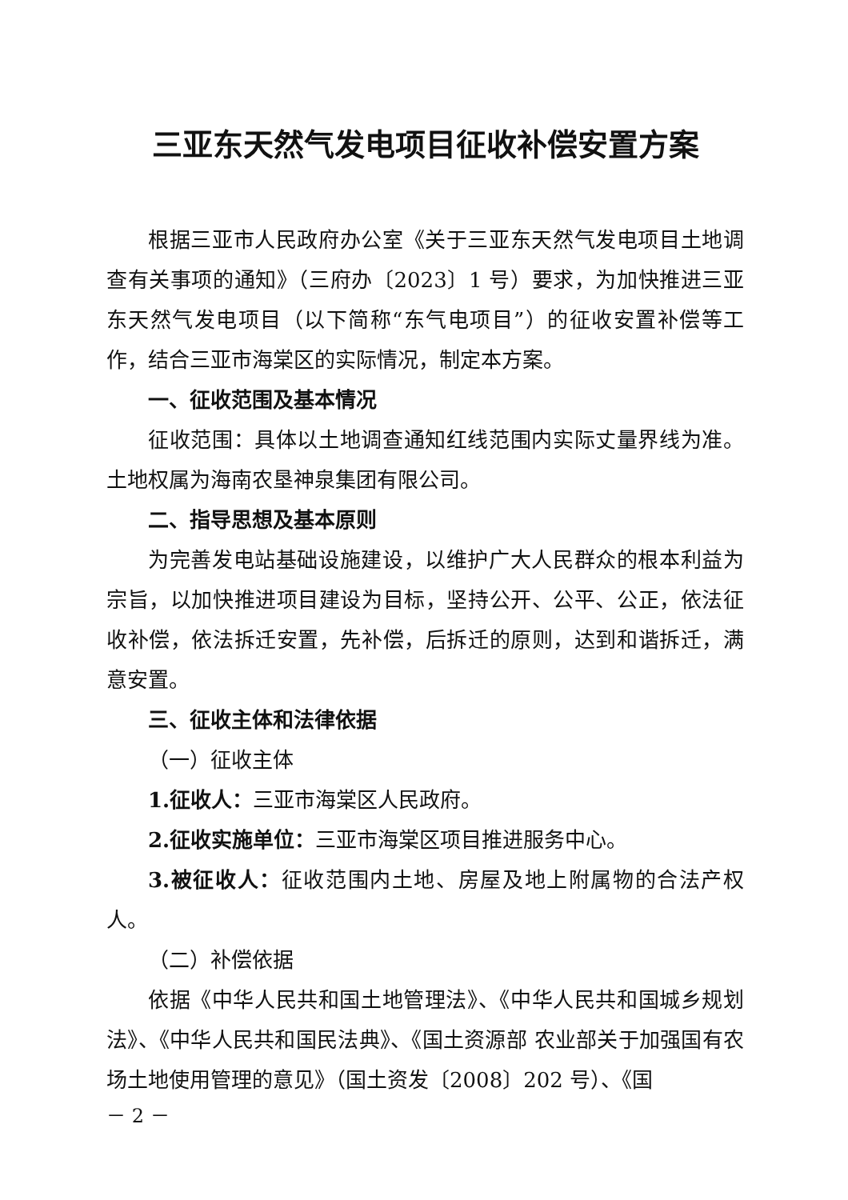三亚东天然气发电项目征收补偿安置方案
根据三亚市人民政府办公室《关于三亚东天然气发电项目土地调查有关事项的通知》（三府办〔2023〕1 号）要求，为加快推进三亚东天然气发电项目（以下简称“东气电项目”）的征收安置补偿等工作，结合三亚市海棠区的实际情况，制定本方案。
一、征收范围及基本情况
征收范围：具体以土地调查通知红线范围内实际丈量界线为准。土地权属为海南农垦神泉集团有限公司。
二、指导思想及基本原则
为完善发电站基础设施建设，以维护广大人民群众的根本利益为宗旨，以加快推进项目建设为目标，坚持公开、公平、公正，依法征收补偿，依法拆迁安置，先补偿，后拆迁的原则，达到和谐拆迁，满意安置。
三、征收主体和法律依据
（一）征收主体
1.征收人：三亚市海棠区人民政府。
2.征收实施单位：三亚市海棠区项目推进服务中心。
3.被征收人：征收范围内土地、房屋及地上附属物的合法产权人。
（二）补偿依据
依据《中华人民共和国土地管理法》、《中华人民共和国城乡规划法》、《中华人民共和国民法典》、《国土资源部 农业部关于加强国有农场土地使用管理的意见》（国土资发〔2008〕202 号）、《国
－ 2 －